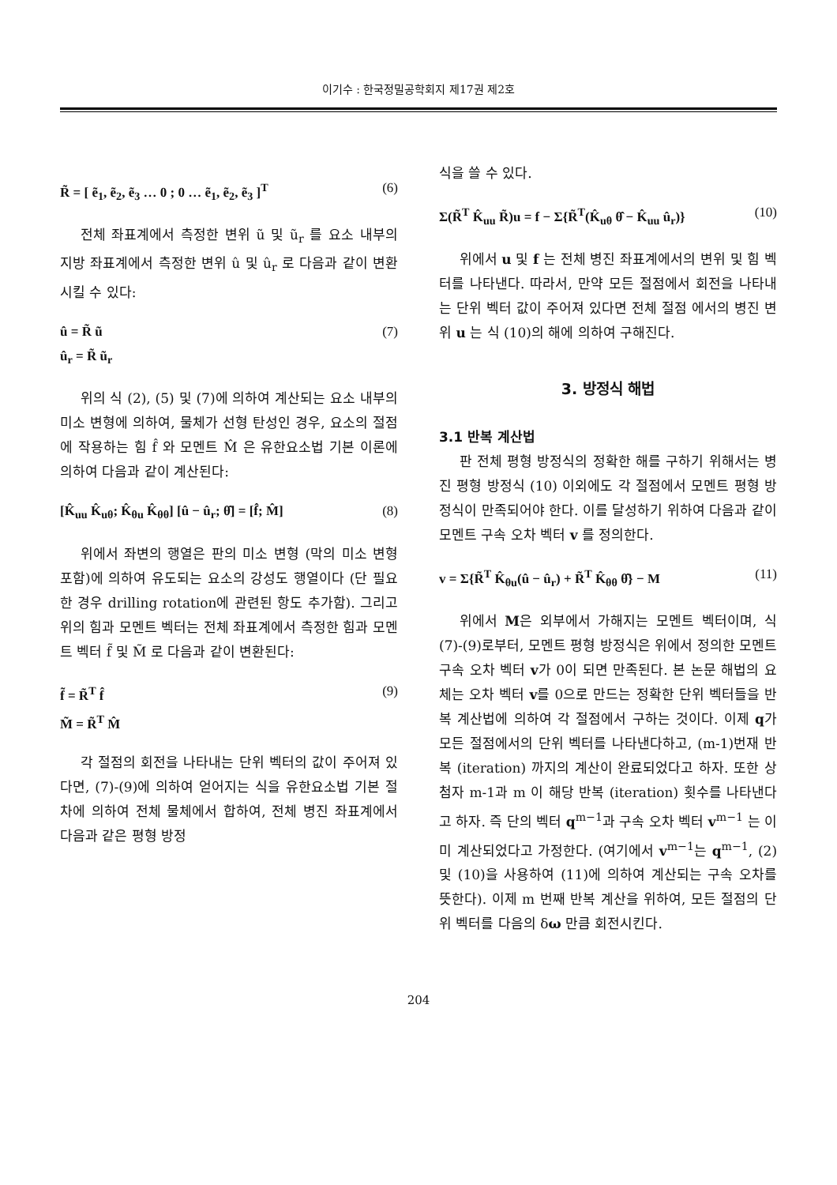이기수 : 한국정밀공학회지 제17권 제2호
R̃ = [ ẽ<sub>1</sub>, ẽ<sub>2</sub>, ẽ<sub>3</sub> … 0 ; 0 … ẽ<sub>1</sub>, ẽ<sub>2</sub>, ẽ<sub>3</sub> ]<sup>T</sup>
(6)
전체 좌표계에서 측정한 변위 ũ 및 ũ<sub>r</sub> 를 요소 내부의 지방 좌표계에서 측정한 변위 û 및 û<sub>r</sub> 로 다음과 같이 변환시킬 수 있다:
û = R̃ ũ
û<sub>r</sub> = R̃ ũ<sub>r</sub>
(7)
위의 식 (2), (5) 및 (7)에 의하여 계산되는 요소 내부의 미소 변형에 의하여, 물체가 선형 탄성인 경우, 요소의 절점에 작용하는 힘 f̂ 와 모멘트 M̂ 은 유한요소법 기본 이론에 의하여 다음과 같이 계산된다:
[K̂<sub>uu</sub> K̂<sub>uθ</sub>; K̂<sub>θu</sub> K̂<sub>θθ</sub>] [û − û<sub>r</sub>; θ̂] = [f̂; M̂]
(8)
위에서 좌변의 행열은 판의 미소 변형 (막의 미소 변형 포함)에 의하여 유도되는 요소의 강성도 행열이다 (단 필요한 경우 drilling rotation에 관련된 항도 추가함). 그리고 위의 힘과 모멘트 벡터는 전체 좌표계에서 측정한 힘과 모멘트 벡터 f̃ 및 M̃ 로 다음과 같이 변환된다:
f̃ = R̃<sup>T</sup> f̂
M̃ = R̃<sup>T</sup> M̂
(9)
각 절점의 회전을 나타내는 단위 벡터의 값이 주어져 있다면, (7)-(9)에 의하여 얻어지는 식을 유한요소법 기본 절차에 의하여 전체 물체에서 합하여, 전체 병진 좌표계에서 다음과 같은 평형 방정
식을 쓸 수 있다.
Σ(R̃<sup>T</sup> K̂<sub>uu</sub> R̃)u = f − Σ{R̃<sup>T</sup>(K̂<sub>uθ</sub> θ̂ − K̂<sub>uu</sub> û<sub>r</sub>)}
(10)
위에서 u 및 f 는 전체 병진 좌표계에서의 변위 및 힘 벡터를 나타낸다. 따라서, 만약 모든 절점에서 회전을 나타내는 단위 벡터 값이 주어져 있다면 전체 절점 에서의 병진 변위 u 는 식 (10)의 해에 의하여 구해진다.
3. 방정식 해법
3.1 반복 계산법
판 전체 평형 방정식의 정확한 해를 구하기 위해서는 병진 평형 방정식 (10) 이외에도 각 절점에서 모멘트 평형 방정식이 만족되어야 한다. 이를 달성하기 위하여 다음과 같이 모멘트 구속 오차 벡터 v 를 정의한다.
v = Σ{R̃<sup>T</sup> K̂<sub>θu</sub>(û − û<sub>r</sub>) + R̃<sup>T</sup> K̂<sub>θθ</sub> θ̂} − M
(11)
위에서 M은 외부에서 가해지는 모멘트 벡터이며, 식 (7)-(9)로부터, 모멘트 평형 방정식은 위에서 정의한 모멘트 구속 오차 벡터 v가 0이 되면 만족된다. 본 논문 해법의 요체는 오차 벡터 v를 0으로 만드는 정확한 단위 벡터들을 반복 계산법에 의하여 각 절점에서 구하는 것이다. 이제 q가 모든 절점에서의 단위 벡터를 나타낸다하고, (m-1)번재 반복 (iteration) 까지의 계산이 완료되었다고 하자. 또한 상첨자 m-1과 m 이 해당 반복 (iteration) 횟수를 나타낸다고 하자. 즉 단의 벡터 q<sup>m−1</sup>과 구속 오차 벡터 v<sup>m−1</sup> 는 이미 계산되었다고 가정한다. (여기에서 v<sup>m−1</sup>는 q<sup>m−1</sup>, (2) 및 (10)을 사용하여 (11)에 의하여 계산되는 구속 오차를 뜻한다). 이제 m 번째 반복 계산을 위하여, 모든 절점의 단위 벡터를 다음의 δω 만큼 회전시킨다.
204